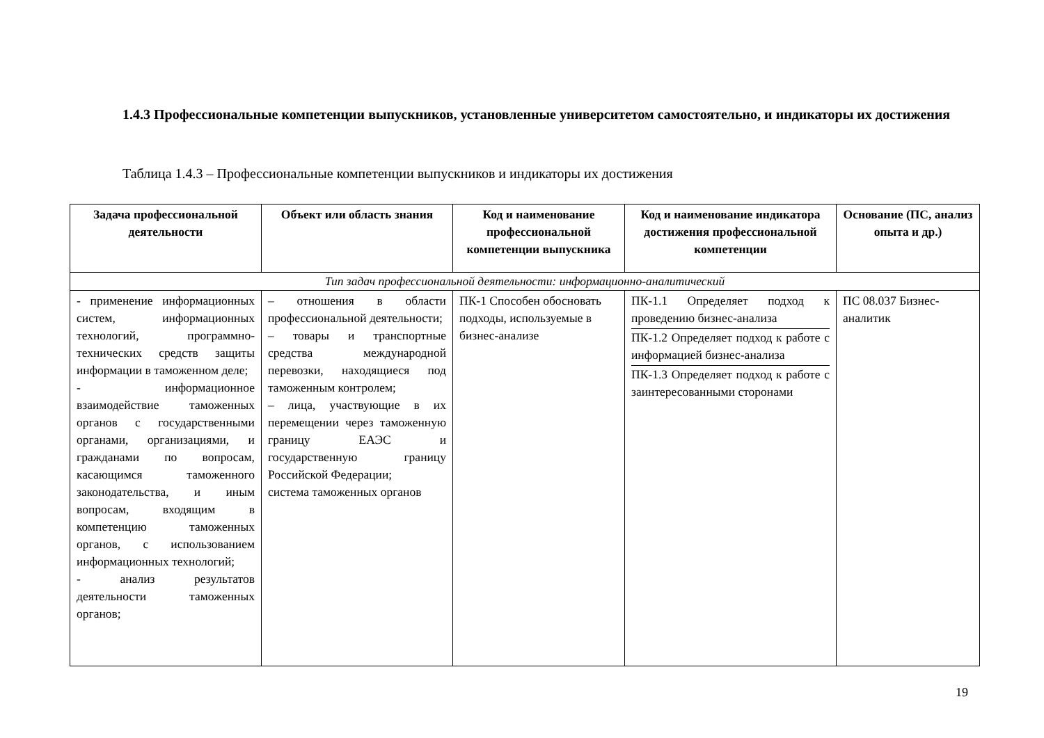1.4.3 Профессиональные компетенции выпускников, установленные университетом самостоятельно, и индикаторы их достижения
Таблица 1.4.3 – Профессиональные компетенции выпускников и индикаторы их достижения
| Задача профессиональной деятельности | Объект или область знания | Код и наименование профессиональной компетенции выпускника | Код и наименование индикатора достижения профессиональной компетенции | Основание (ПС, анализ опыта и др.) |
| --- | --- | --- | --- | --- |
| Тип задач профессиональной деятельности: информационно-аналитический | | | | |
| - применение информационных систем, информационных технологий, программно-технических средств защиты информации в таможенном деле; - информационное взаимодействие таможенных органов с государственными органами, организациями, и гражданами по вопросам, касающимся таможенного законодательства, и иным вопросам, входящим в компетенцию таможенных органов, с использованием информационных технологий; - анализ результатов деятельности таможенных органов; | – отношения в области профессиональной деятельности; – товары и транспортные средства международной перевозки, находящиеся под таможенным контролем; – лица, участвующие в их перемещении через таможенную границу ЕАЭС и государственную границу Российской Федерации; система таможенных органов | ПК-1 Способен обосновать подходы, используемые в бизнес-анализе | ПК-1.1 Определяет подход к проведению бизнес-анализа ПК-1.2 Определяет подход к работе с информацией бизнес-анализа ПК-1.3 Определяет подход к работе с заинтересованными сторонами | ПС 08.037 Бизнес-аналитик |
19